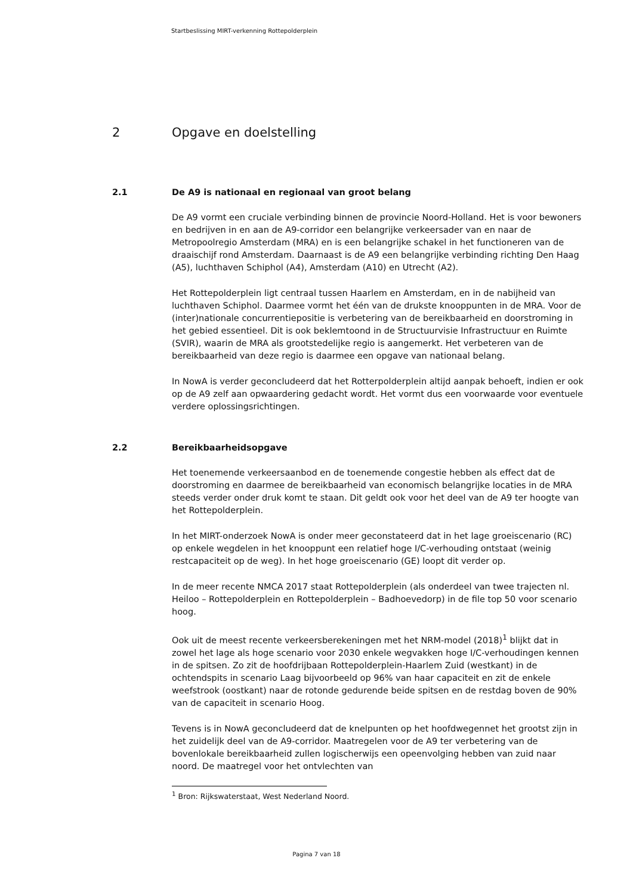Startbeslissing MIRT-verkenning Rottepolderplein
2 Opgave en doelstelling
2.1 De A9 is nationaal en regionaal van groot belang
De A9 vormt een cruciale verbinding binnen de provincie Noord-Holland. Het is voor bewoners en bedrijven in en aan de A9-corridor een belangrijke verkeersader van en naar de Metropoolregio Amsterdam (MRA) en is een belangrijke schakel in het functioneren van de draaischijf rond Amsterdam. Daarnaast is de A9 een belangrijke verbinding richting Den Haag (A5), luchthaven Schiphol (A4), Amsterdam (A10) en Utrecht (A2).
Het Rottepolderplein ligt centraal tussen Haarlem en Amsterdam, en in de nabijheid van luchthaven Schiphol. Daarmee vormt het één van de drukste knooppunten in de MRA. Voor de (inter)nationale concurrentiepositie is verbetering van de bereikbaarheid en doorstroming in het gebied essentieel. Dit is ook beklemtoond in de Structuurvisie Infrastructuur en Ruimte (SVIR), waarin de MRA als grootstedelijke regio is aangemerkt. Het verbeteren van de bereikbaarheid van deze regio is daarmee een opgave van nationaal belang.
In NowA is verder geconcludeerd dat het Rotterpolderplein altijd aanpak behoeft, indien er ook op de A9 zelf aan opwaardering gedacht wordt. Het vormt dus een voorwaarde voor eventuele verdere oplossingsrichtingen.
2.2 Bereikbaarheidsopgave
Het toenemende verkeersaanbod en de toenemende congestie hebben als effect dat de doorstroming en daarmee de bereikbaarheid van economisch belangrijke locaties in de MRA steeds verder onder druk komt te staan. Dit geldt ook voor het deel van de A9 ter hoogte van het Rottepolderplein.
In het MIRT-onderzoek NowA is onder meer geconstateerd dat in het lage groeiscenario (RC) op enkele wegdelen in het knooppunt een relatief hoge I/C-verhouding ontstaat (weinig restcapaciteit op de weg). In het hoge groeiscenario (GE) loopt dit verder op.
In de meer recente NMCA 2017 staat Rottepolderplein (als onderdeel van twee trajecten nl. Heiloo – Rottepolderplein en Rottepolderplein – Badhoevedorp) in de file top 50 voor scenario hoog.
Ook uit de meest recente verkeersberekeningen met het NRM-model (2018)<sup>1</sup> blijkt dat in zowel het lage als hoge scenario voor 2030 enkele wegvakken hoge I/C-verhoudingen kennen in de spitsen. Zo zit de hoofdrijbaan Rottepolderplein-Haarlem Zuid (westkant) in de ochtendspits in scenario Laag bijvoorbeeld op 96% van haar capaciteit en zit de enkele weefstrook (oostkant) naar de rotonde gedurende beide spitsen en de restdag boven de 90% van de capaciteit in scenario Hoog.
Tevens is in NowA geconcludeerd dat de knelpunten op het hoofdwegennet het grootst zijn in het zuidelijk deel van de A9-corridor. Maatregelen voor de A9 ter verbetering van de bovenlokale bereikbaarheid zullen logischerwijs een opeenvolging hebben van zuid naar noord. De maatregel voor het ontvlechten van
<sup>1</sup> Bron: Rijkswaterstaat, West Nederland Noord.
Pagina 7 van 18